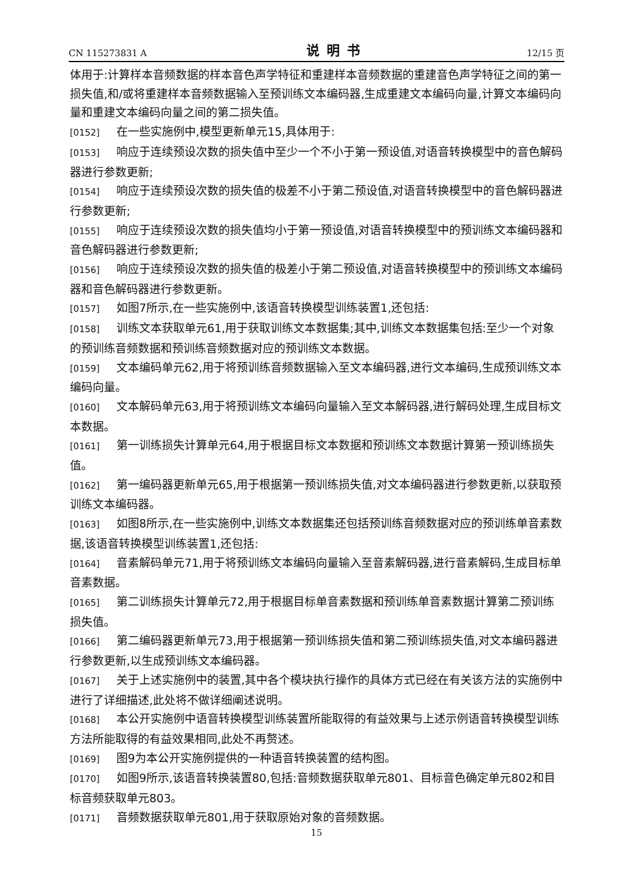CN 115273831 A 说明书 12/15 页
体用于:计算样本音频数据的样本音色声学特征和重建样本音频数据的重建音色声学特征之间的第一损失值,和/或将重建样本音频数据输入至预训练文本编码器,生成重建文本编码向量,计算文本编码向量和重建文本编码向量之间的第二损失值。
[0152] 在一些实施例中,模型更新单元15,具体用于:
[0153] 响应于连续预设次数的损失值中至少一个不小于第一预设值,对语音转换模型中的音色解码器进行参数更新;
[0154] 响应于连续预设次数的损失值的极差不小于第二预设值,对语音转换模型中的音色解码器进行参数更新;
[0155] 响应于连续预设次数的损失值均小于第一预设值,对语音转换模型中的预训练文本编码器和音色解码器进行参数更新;
[0156] 响应于连续预设次数的损失值的极差小于第二预设值,对语音转换模型中的预训练文本编码器和音色解码器进行参数更新。
[0157] 如图7所示,在一些实施例中,该语音转换模型训练装置1,还包括:
[0158] 训练文本获取单元61,用于获取训练文本数据集;其中,训练文本数据集包括:至少一个对象的预训练音频数据和预训练音频数据对应的预训练文本数据。
[0159] 文本编码单元62,用于将预训练音频数据输入至文本编码器,进行文本编码,生成预训练文本编码向量。
[0160] 文本解码单元63,用于将预训练文本编码向量输入至文本解码器,进行解码处理,生成目标文本数据。
[0161] 第一训练损失计算单元64,用于根据目标文本数据和预训练文本数据计算第一预训练损失值。
[0162] 第一编码器更新单元65,用于根据第一预训练损失值,对文本编码器进行参数更新,以获取预训练文本编码器。
[0163] 如图8所示,在一些实施例中,训练文本数据集还包括预训练音频数据对应的预训练单音素数据,该语音转换模型训练装置1,还包括:
[0164] 音素解码单元71,用于将预训练文本编码向量输入至音素解码器,进行音素解码,生成目标单音素数据。
[0165] 第二训练损失计算单元72,用于根据目标单音素数据和预训练单音素数据计算第二预训练损失值。
[0166] 第二编码器更新单元73,用于根据第一预训练损失值和第二预训练损失值,对文本编码器进行参数更新,以生成预训练文本编码器。
[0167] 关于上述实施例中的装置,其中各个模块执行操作的具体方式已经在有关该方法的实施例中进行了详细描述,此处将不做详细阐述说明。
[0168] 本公开实施例中语音转换模型训练装置所能取得的有益效果与上述示例语音转换模型训练方法所能取得的有益效果相同,此处不再赘述。
[0169] 图9为本公开实施例提供的一种语音转换装置的结构图。
[0170] 如图9所示,该语音转换装置80,包括:音频数据获取单元801、目标音色确定单元802和目标音频获取单元803。
[0171] 音频数据获取单元801,用于获取原始对象的音频数据。
15